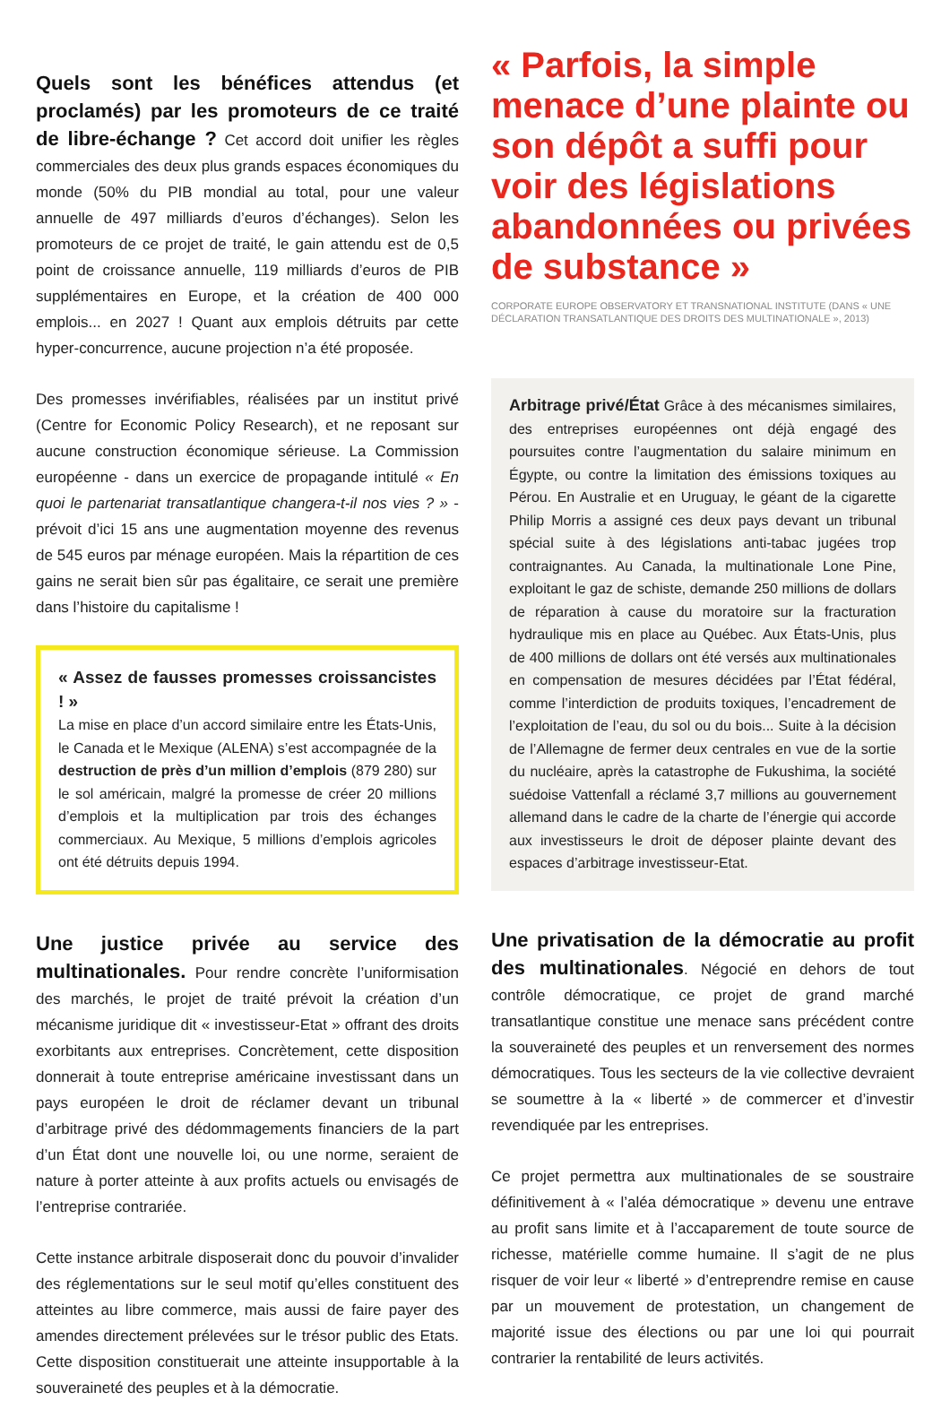Quels sont les bénéfices attendus (et proclamés) par les promoteurs de ce traité de libre-échange ?
Cet accord doit unifier les règles commerciales des deux plus grands espaces économiques du monde (50% du PIB mondial au total, pour une valeur annuelle de 497 milliards d’euros d’échanges). Selon les promoteurs de ce projet de traité, le gain attendu est de 0,5 point de croissance annuelle, 119 milliards d’euros de PIB supplémentaires en Europe, et la création de 400 000 emplois... en 2027 ! Quant aux emplois détruits par cette hyper-concurrence, aucune projection n’a été proposée.
Des promesses invérifiables, réalisées par un institut privé (Centre for Economic Policy Research), et ne reposant sur aucune construction économique sérieuse. La Commission européenne - dans un exercice de propagande intitulé « En quoi le partenariat transatlantique changera-t-il nos vies ? » - prévoit d’ici 15 ans une augmentation moyenne des revenus de 545 euros par ménage européen. Mais la répartition de ces gains ne serait bien sûr pas égalitaire, ce serait une première dans l’histoire du capitalisme !
« Assez de fausses promesses croissancistes ! »
La mise en place d’un accord similaire entre les États-Unis, le Canada et le Mexique (ALENA) s’est accompagnée de la destruction de près d’un million d’emplois (879 280) sur le sol américain, malgré la promesse de créer 20 millions d’emplois et la multiplication par trois des échanges commerciaux. Au Mexique, 5 millions d’emplois agricoles ont été détruits depuis 1994.
Une justice privée au service des multinationales.
Pour rendre concrète l’uniformisation des marchés, le projet de traité prévoit la création d’un mécanisme juridique dit « investisseur-Etat » offrant des droits exorbitants aux entreprises. Concrètement, cette disposition donnerait à toute entreprise américaine investissant dans un pays européen le droit de réclamer devant un tribunal d’arbitrage privé des dédommagements financiers de la part d’un État dont une nouvelle loi, ou une norme, seraient de nature à porter atteinte à aux profits actuels ou envisagés de l’entreprise contrariée.
Cette instance arbitrale disposerait donc du pouvoir d’invalider des réglementations sur le seul motif qu’elles constituent des atteintes au libre commerce, mais aussi de faire payer des amendes directement prélevées sur le trésor public des Etats. Cette disposition constituerait une atteinte insupportable à la souveraineté des peuples et à la démocratie.
« Parfois, la simple menace d’une plainte ou son dépôt a suffi pour voir des législations abandonnées ou privées de substance »
CORPORATE EUROPE OBSERVATORY ET TRANSNATIONAL INSTITUTE (DANS « UNE DÉCLARATION TRANSATLANTIQUE DES DROITS DES MULTINATIONALE », 2013)
Arbitrage privé/État Grâce à des mécanismes similaires, des entreprises européennes ont déjà engagé des poursuites contre l’augmentation du salaire minimum en Égypte, ou contre la limitation des émissions toxiques au Pérou. En Australie et en Uruguay, le géant de la cigarette Philip Morris a assigné ces deux pays devant un tribunal spécial suite à des législations anti-tabac jugées trop contraignantes. Au Canada, la multinationale Lone Pine, exploitant le gaz de schiste, demande 250 millions de dollars de réparation à cause du moratoire sur la fracturation hydraulique mis en place au Québec. Aux États-Unis, plus de 400 millions de dollars ont été versés aux multinationales en compensation de mesures décidées par l’État fédéral, comme l’interdiction de produits toxiques, l’encadrement de l’exploitation de l’eau, du sol ou du bois... Suite à la décision de l’Allemagne de fermer deux centrales en vue de la sortie du nucléaire, après la catastrophe de Fukushima, la société suédoise Vattenfall a réclamé 3,7 millions au gouvernement allemand dans le cadre de la charte de l’énergie qui accorde aux investisseurs le droit de déposer plainte devant des espaces d’arbitrage investisseur-Etat.
Une privatisation de la démocratie au profit des multinationales
. Négocié en dehors de tout contrôle démocratique, ce projet de grand marché transatlantique constitue une menace sans précédent contre la souveraineté des peuples et un renversement des normes démocratiques. Tous les secteurs de la vie collective devraient se soumettre à la « liberté » de commercer et d’investir revendiquée par les entreprises.
Ce projet permettra aux multinationales de se soustraire définitivement à « l’aléa démocratique » devenu une entrave au profit sans limite et à l’accaparement de toute source de richesse, matérielle comme humaine. Il s’agit de ne plus risquer de voir leur « liberté » d’entreprendre remise en cause par un mouvement de protestation, un changement de majorité issue des élections ou par une loi qui pourrait contrarier la rentabilité de leurs activités.